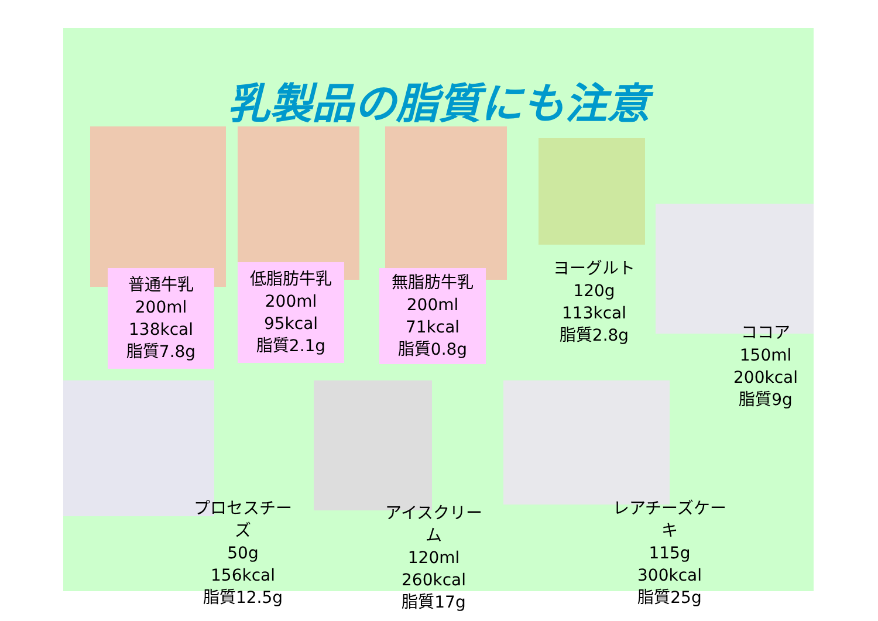乳製品の脂質にも注意
普通牛乳
200ml
138kcal
脂質7.8g
低脂肪牛乳
200ml
95kcal
脂質2.1g
無脂肪牛乳
200ml
71kcal
脂質0.8g
ヨーグルト
120g
113kcal
脂質2.8g
ココア
150ml
200kcal
脂質9g
プロセスチーズ
50g
156kcal
脂質12.5g
アイスクリーム
120ml
260kcal
脂質17g
レアチーズケーキ
115g
300kcal
脂質25g